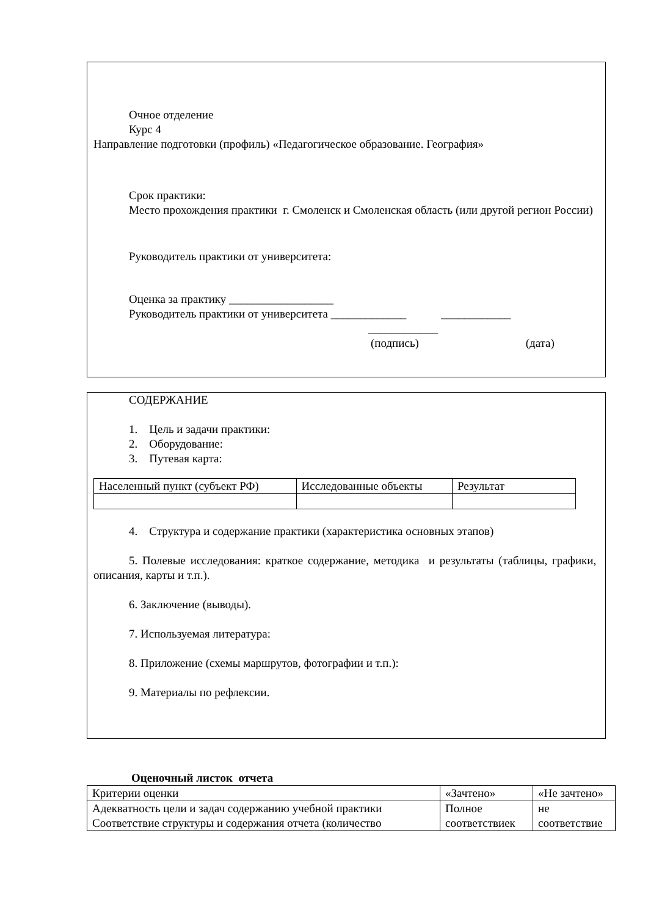Очное отделение
Курс 4
Направление подготовки (профиль) «Педагогическое образование. География»
Срок практики:
Место прохождения практики г. Смоленск и Смоленская область (или другой регион России)
Руководитель практики от университета:
Оценка за практику __________________
Руководитель практики от университета _____________ ____________
____________
(подпись) (дата)
СОДЕРЖАНИЕ
1. Цель и задачи практики:
2. Оборудование:
3. Путевая карта:
| Населенный пункт (субъект РФ) | Исследованные объекты | Результат |
4. Структура и содержание практики (характеристика основных этапов)
5. Полевые исследования: краткое содержание, методика и результаты (таблицы, графики, описания, карты и т.п.).
6. Заключение (выводы).
7. Используемая литература:
8. Приложение (схемы маршрутов, фотографии и т.п.):
9. Материалы по рефлексии.
Оценочный листок отчета
| Критерии оценки | «Зачтено» | «Не зачтено» |
| Адекватность цели и задач содержанию учебной практики Соответствие структуры и содержания отчета (количество | Полное соответствиек | не соответствие |